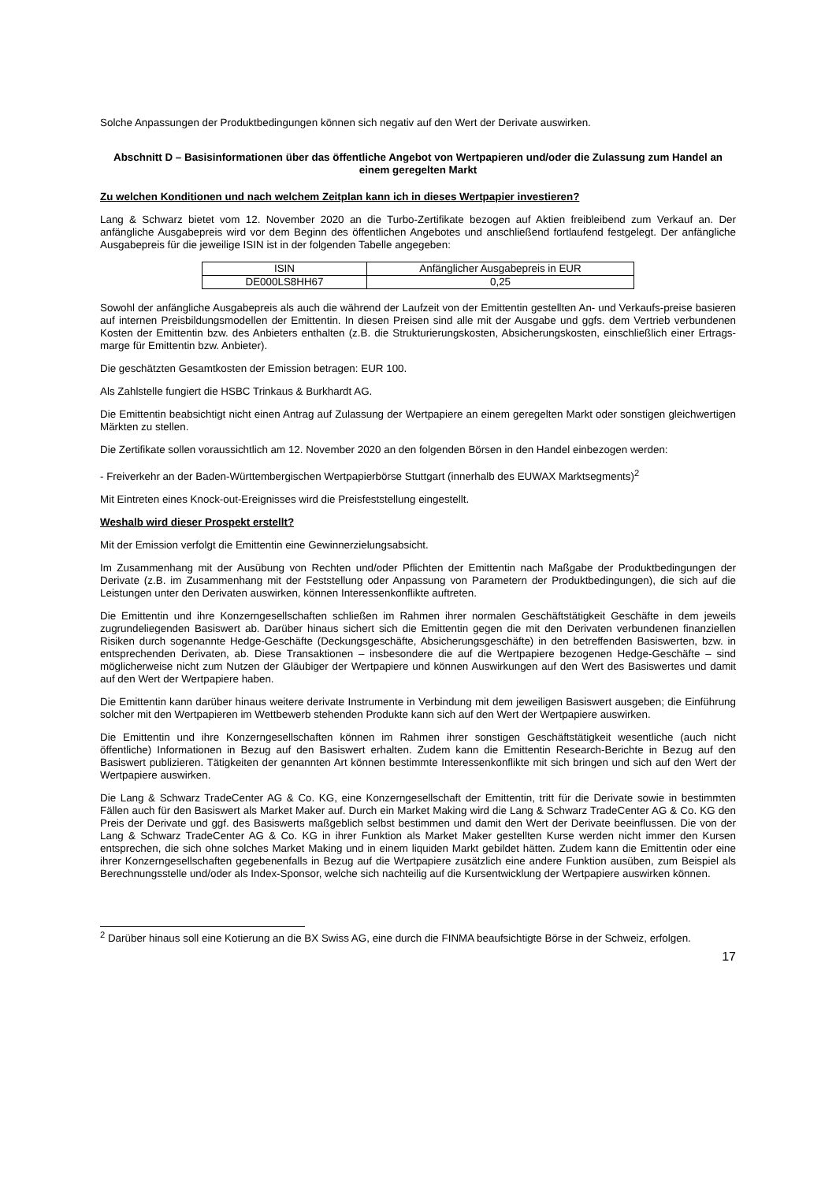Solche Anpassungen der Produktbedingungen können sich negativ auf den Wert der Derivate auswirken.
Abschnitt D – Basisinformationen über das öffentliche Angebot von Wertpapieren und/oder die Zulassung zum Handel an einem geregelten Markt
Zu welchen Konditionen und nach welchem Zeitplan kann ich in dieses Wertpapier investieren?
Lang & Schwarz bietet vom 12. November 2020 an die Turbo-Zertifikate bezogen auf Aktien freibleibend zum Verkauf an. Der anfängliche Ausgabepreis wird vor dem Beginn des öffentlichen Angebotes und anschließend fortlaufend festgelegt. Der anfängliche Ausgabepreis für die jeweilige ISIN ist in der folgenden Tabelle angegeben:
| ISIN | Anfänglicher Ausgabepreis in EUR |
| DE000LS8HH67 | 0,25 |
Sowohl der anfängliche Ausgabepreis als auch die während der Laufzeit von der Emittentin gestellten An- und Verkaufs-preise basieren auf internen Preisbildungsmodellen der Emittentin. In diesen Preisen sind alle mit der Ausgabe und ggfs. dem Vertrieb verbundenen Kosten der Emittentin bzw. des Anbieters enthalten (z.B. die Strukturierungskosten, Absicherungskosten, einschließlich einer Ertrags-marge für Emittentin bzw. Anbieter).
Die geschätzten Gesamtkosten der Emission betragen: EUR 100.
Als Zahlstelle fungiert die HSBC Trinkaus & Burkhardt AG.
Die Emittentin beabsichtigt nicht einen Antrag auf Zulassung der Wertpapiere an einem geregelten Markt oder sonstigen gleichwertigen Märkten zu stellen.
Die Zertifikate sollen voraussichtlich am 12. November 2020 an den folgenden Börsen in den Handel einbezogen werden:
- Freiverkehr an der Baden-Württembergischen Wertpapierbörse Stuttgart (innerhalb des EUWAX Marktsegments)<sup>2</sup>
Mit Eintreten eines Knock-out-Ereignisses wird die Preisfeststellung eingestellt.
Weshalb wird dieser Prospekt erstellt?
Mit der Emission verfolgt die Emittentin eine Gewinnerzielungsabsicht.
Im Zusammenhang mit der Ausübung von Rechten und/oder Pflichten der Emittentin nach Maßgabe der Produktbedingungen der Derivate (z.B. im Zusammenhang mit der Feststellung oder Anpassung von Parametern der Produktbedingungen), die sich auf die Leistungen unter den Derivaten auswirken, können Interessenkonflikte auftreten.
Die Emittentin und ihre Konzerngesellschaften schließen im Rahmen ihrer normalen Geschäftstätigkeit Geschäfte in dem jeweils zugrundeliegenden Basiswert ab. Darüber hinaus sichert sich die Emittentin gegen die mit den Derivaten verbundenen finanziellen Risiken durch sogenannte Hedge-Geschäfte (Deckungsgeschäfte, Absicherungsgeschäfte) in den betreffenden Basiswerten, bzw. in entsprechenden Derivaten, ab. Diese Transaktionen – insbesondere die auf die Wertpapiere bezogenen Hedge-Geschäfte – sind möglicherweise nicht zum Nutzen der Gläubiger der Wertpapiere und können Auswirkungen auf den Wert des Basiswertes und damit auf den Wert der Wertpapiere haben.
Die Emittentin kann darüber hinaus weitere derivate Instrumente in Verbindung mit dem jeweiligen Basiswert ausgeben; die Einführung solcher mit den Wertpapieren im Wettbewerb stehenden Produkte kann sich auf den Wert der Wertpapiere auswirken.
Die Emittentin und ihre Konzerngesellschaften können im Rahmen ihrer sonstigen Geschäftstätigkeit wesentliche (auch nicht öffentliche) Informationen in Bezug auf den Basiswert erhalten. Zudem kann die Emittentin Research-Berichte in Bezug auf den Basiswert publizieren. Tätigkeiten der genannten Art können bestimmte Interessenkonflikte mit sich bringen und sich auf den Wert der Wertpapiere auswirken.
Die Lang & Schwarz TradeCenter AG & Co. KG, eine Konzerngesellschaft der Emittentin, tritt für die Derivate sowie in bestimmten Fällen auch für den Basiswert als Market Maker auf. Durch ein Market Making wird die Lang & Schwarz TradeCenter AG & Co. KG den Preis der Derivate und ggf. des Basiswerts maßgeblich selbst bestimmen und damit den Wert der Derivate beeinflussen. Die von der Lang & Schwarz TradeCenter AG & Co. KG in ihrer Funktion als Market Maker gestellten Kurse werden nicht immer den Kursen entsprechen, die sich ohne solches Market Making und in einem liquiden Markt gebildet hätten. Zudem kann die Emittentin oder eine ihrer Konzerngesellschaften gegebenenfalls in Bezug auf die Wertpapiere zusätzlich eine andere Funktion ausüben, zum Beispiel als Berechnungsstelle und/oder als Index-Sponsor, welche sich nachteilig auf die Kursentwicklung der Wertpapiere auswirken können.
<sup>2</sup> Darüber hinaus soll eine Kotierung an die BX Swiss AG, eine durch die FINMA beaufsichtigte Börse in der Schweiz, erfolgen.
17